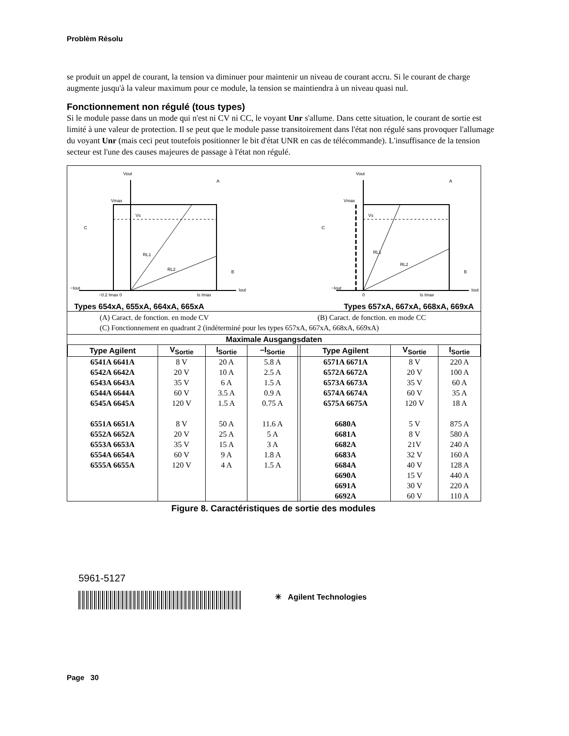Problèm Résolu
se produit un appel de courant, la tension va diminuer pour maintenir un niveau de courant accru. Si le courant de charge augmente jusqu'à la valeur maximum pour ce module, la tension se maintiendra à un niveau quasi nul.
Fonctionnement non régulé (tous types)
Si le module passe dans un mode qui n'est ni CV ni CC, le voyant Unr s'allume. Dans cette situation, le courant de sortie est limité à une valeur de protection. Il se peut que le module passe transitoirement dans l'état non régulé sans provoquer l'allumage du voyant Unr (mais ceci peut toutefois positionner le bit d'état UNR en cas de télécommande). L'insuffisance de la tension secteur est l'une des causes majeures de passage à l'état non régulé.
Vout
Vmax
Vs
RL1
RL2
A
B
C
−Iout
−0.2 Imax 0
Is Imax
Iout
Vout
Vmax
Vs
RL1
RL2
A
B
C
−Iout
0
Is Imax
Iout
Types 654xA, 655xA, 664xA, 665xA Types 657xA, 667xA, 668xA, 669xA
(A) Caract. de fonction. en mode CV (B) Caract. de fonction. en mode CC
(C) Fonctionnement en quadrant 2 (indéterminé pour les types 657xA, 667xA, 668xA, 669xA)
| Maximale Ausgangsdaten | | | | | | | |
| --- | --- | --- | --- | --- | --- | --- | --- |
| Type Agilent | V<sub>Sortie</sub> | I<sub>Sortie</sub> | –I<sub>Sortie</sub> | | Type Agilent | V<sub>Sortie</sub> | I<sub>Sortie</sub> |
| 6541A 6641A | 8 V | 20 A | 5.8 A | | 6571A 6671A | 8 V | 220 A |
| 6542A 6642A | 20 V | 10 A | 2.5 A | | 6572A 6672A | 20 V | 100 A |
| 6543A 6643A | 35 V | 6 A | 1.5 A | | 6573A 6673A | 35 V | 60 A |
| 6544A 6644A | 60 V | 3.5 A | 0.9 A | | 6574A 6674A | 60 V | 35 A |
| 6545A 6645A | 120 V | 1.5 A | 0.75 A | | 6575A 6675A | 120 V | 18 A |
| 6551A 6651A | 8 V | 50 A | 11.6 A | | 6680A | 5 V | 875 A |
| 6552A 6652A | 20 V | 25 A | 5 A | | 6681A | 8 V | 580 A |
| 6553A 6653A | 35 V | 15 A | 3 A | | 6682A | 21V | 240 A |
| 6554A 6654A | 60 V | 9 A | 1.8 A | | 6683A | 32 V | 160 A |
| 6555A 6655A | 120 V | 4 A | 1.5 A | | 6684A | 40 V | 128 A |
| | | | | | 6690A | 15 V | 440 A |
| | | | | | 6691A | 30 V | 220 A |
| | | | | | 6692A | 60 V | 110 A |
Figure 8. Caractéristiques de sortie des modules
5961-5127
✳ Agilent Technologies
Page 30